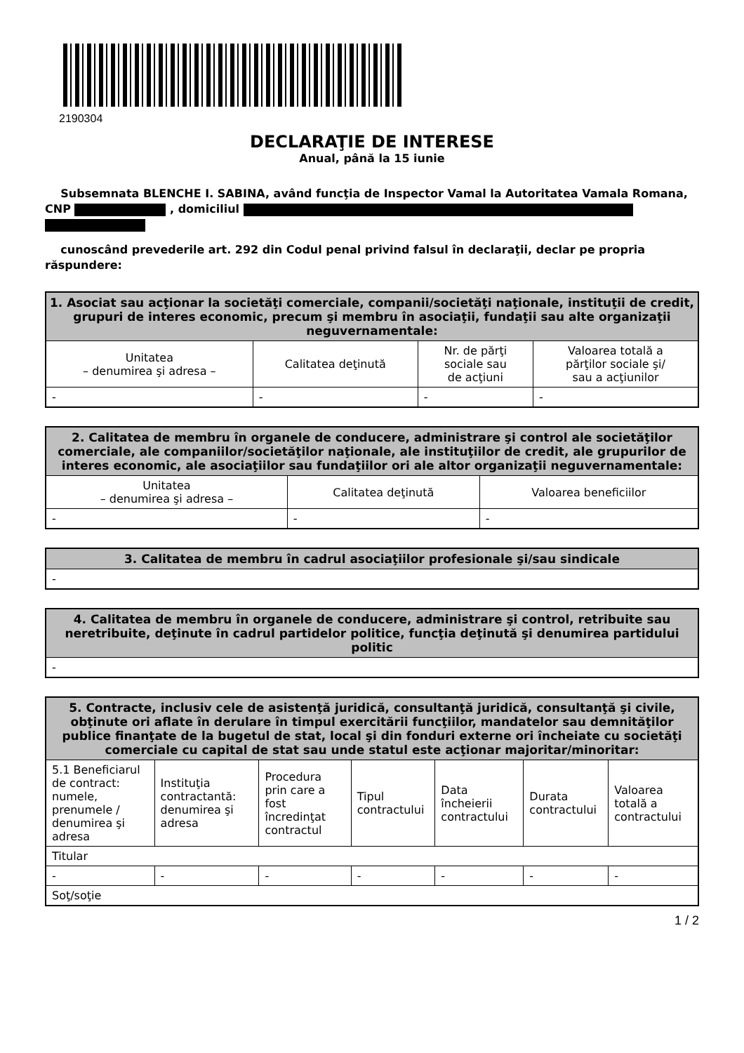2190304
DECLARAŢIE DE INTERESE
Anual, până la 15 iunie
Subsemnata BLENCHE I. SABINA, având funcţia de Inspector Vamal la Autoritatea Vamala Romana, CNP , domiciliul
cunoscând prevederile art. 292 din Codul penal privind falsul în declaraţii, declar pe propria răspundere:
| 1. Asociat sau acţionar la societăţi comerciale, companii/societăţi naţionale, instituţii de credit, grupuri de interes economic, precum şi membru în asociaţii, fundaţii sau alte organizaţii neguvernamentale: | | | |
| --- | --- | --- | --- |
| Unitatea – denumirea şi adresa – | Calitatea deţinută | Nr. de părţi sociale sau de acţiuni | Valoarea totală a părţilor sociale şi/ sau a acţiunilor |
| - | - | - | - |
| 2. Calitatea de membru în organele de conducere, administrare şi control ale societăţilor comerciale, ale companiilor/societăţilor naţionale, ale instituţiilor de credit, ale grupurilor de interes economic, ale asociaţiilor sau fundaţiilor ori ale altor organizaţii neguvernamentale: | | |
| --- | --- | --- |
| Unitatea – denumirea şi adresa – | Calitatea deţinută | Valoarea beneficiilor |
| - | - | - |
| 3. Calitatea de membru în cadrul asociaţiilor profesionale şi/sau sindicale |
| --- |
| - |
| 4. Calitatea de membru în organele de conducere, administrare şi control, retribuite sau neretribuite, deţinute în cadrul partidelor politice, funcţia deţinută şi denumirea partidului politic |
| --- |
| - |
| 5. Contracte, inclusiv cele de asistenţă juridică, consultanţă juridică, consultanţă şi civile, obţinute ori aflate în derulare în timpul exercitării funcţiilor, mandatelor sau demnităţilor publice finanţate de la bugetul de stat, local şi din fonduri externe ori încheiate cu societăţi comerciale cu capital de stat sau unde statul este acţionar majoritar/minoritar: | | | | | | |
| --- | --- | --- | --- | --- | --- | --- |
| 5.1 Beneficiarul de contract: numele, prenumele / denumirea şi adresa | Instituţia contractantă: denumirea şi adresa | Procedura prin care a fost încredinţat contractul | Tipul contractului | Data încheierii contractului | Durata contractului | Valoarea totală a contractului |
| Titular | | | | | | |
| - | - | - | - | - | - | - |
| Soţ/soţie | | | | | | |
1 / 2